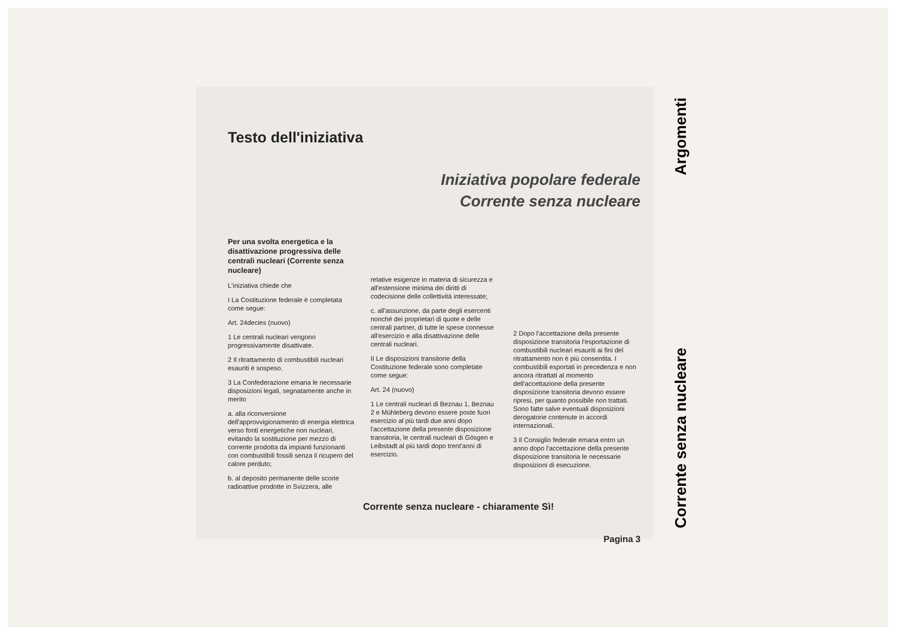Testo dell'iniziativa
Iniziativa popolare federale
Corrente senza nucleare
Per una svolta energetica e la disattivazione progressiva delle centrali nucleari (Corrente senza nucleare)
L'iniziativa chiede che
I La Costituzione federale è completata come segue:
Art. 24decies (nuovo)
1 Le centrali nucleari vengono progressivamente disattivate.
2 Il ritrattamento di combustibili nucleari esauriti è sospeso.
3 La Confederazione emana le necessarie disposizioni legali, segnatamente anche in merito
a. alla riconversione dell'approvvigionamento di energia elettrica verso fonti energetiche non nucleari, evitando la sostituzione per mezzo di corrente prodotta da impianti funzionanti con combustibili fossili senza il ricupero del calore perduto;
b. al deposito permanente delle scorie radioattive prodotte in Svizzera, alle
relative esigenze in materia di sicurezza e all'estensione minima dei diritti di codecisione delle collettività interessate;
c. all'assunzione, da parte degli esercenti nonché dei proprietari di quote e delle centrali partner, di tutte le spese connesse all'esercizio e alla disattivazione delle centrali nucleari.
II Le disposizioni transitorie della Costituzione federale sono completate come segue:
Art. 24 (nuovo)
1 Le centrali nucleari di Beznau 1, Beznau 2 e Mühleberg devono essere poste fuori esercizio al più tardi due anni dopo l'accettazione della presente disposizione transitoria, le centrali nucleari di Gösgen e Leibstadt al più tardi dopo trent'anni di esercizio.
2 Dopo l'accettazione della presente disposizione transitoria l'esportazione di combustibili nucleari esauriti ai fini del ritrattamento non è più consentita. I combustibili esportati in precedenza e non ancora ritrattati al momento dell'accettazione della presente disposizione transitoria devono essere ripresi, per quanto possibile non trattati. Sono fatte salve eventuali disposizioni derogatorie contenute in accordi internazionali.
3 Il Consiglio federale emana entro un anno dopo l'accettazione della presente disposizione transitoria le necessarie disposizioni di esecuzione.
Corrente senza nucleare - chiaramente Sì!
Pagina 3
Corrente senza nucleare Argomenti